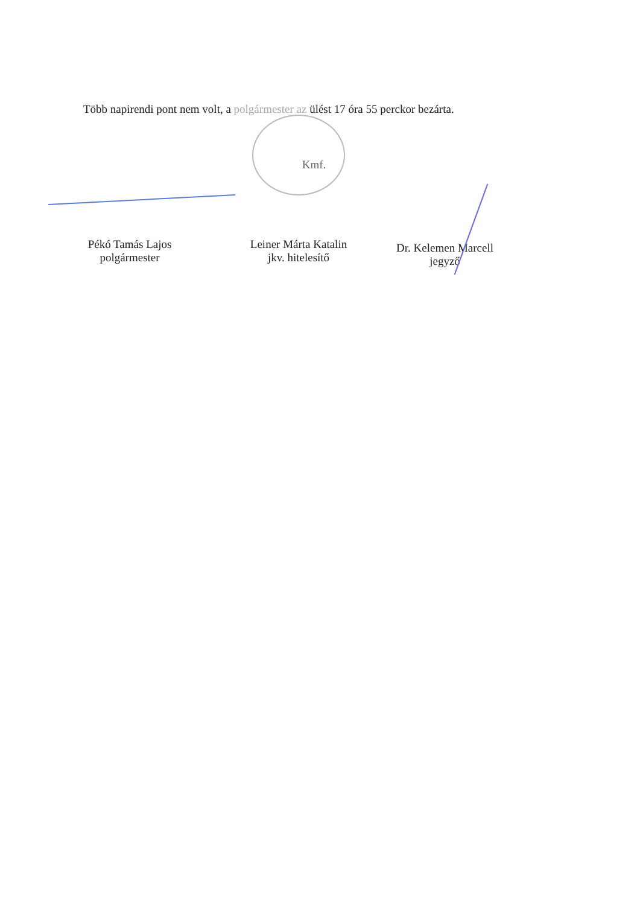Több napirendi pont nem volt, a polgármester az ülést 17 óra 55 perckor bezárta.
Kmf.
Pékó Tamás Lajos
polgármester
Leiner Márta Katalin
jkv. hitelesítő
Dr. Kelemen Marcell
jegyző